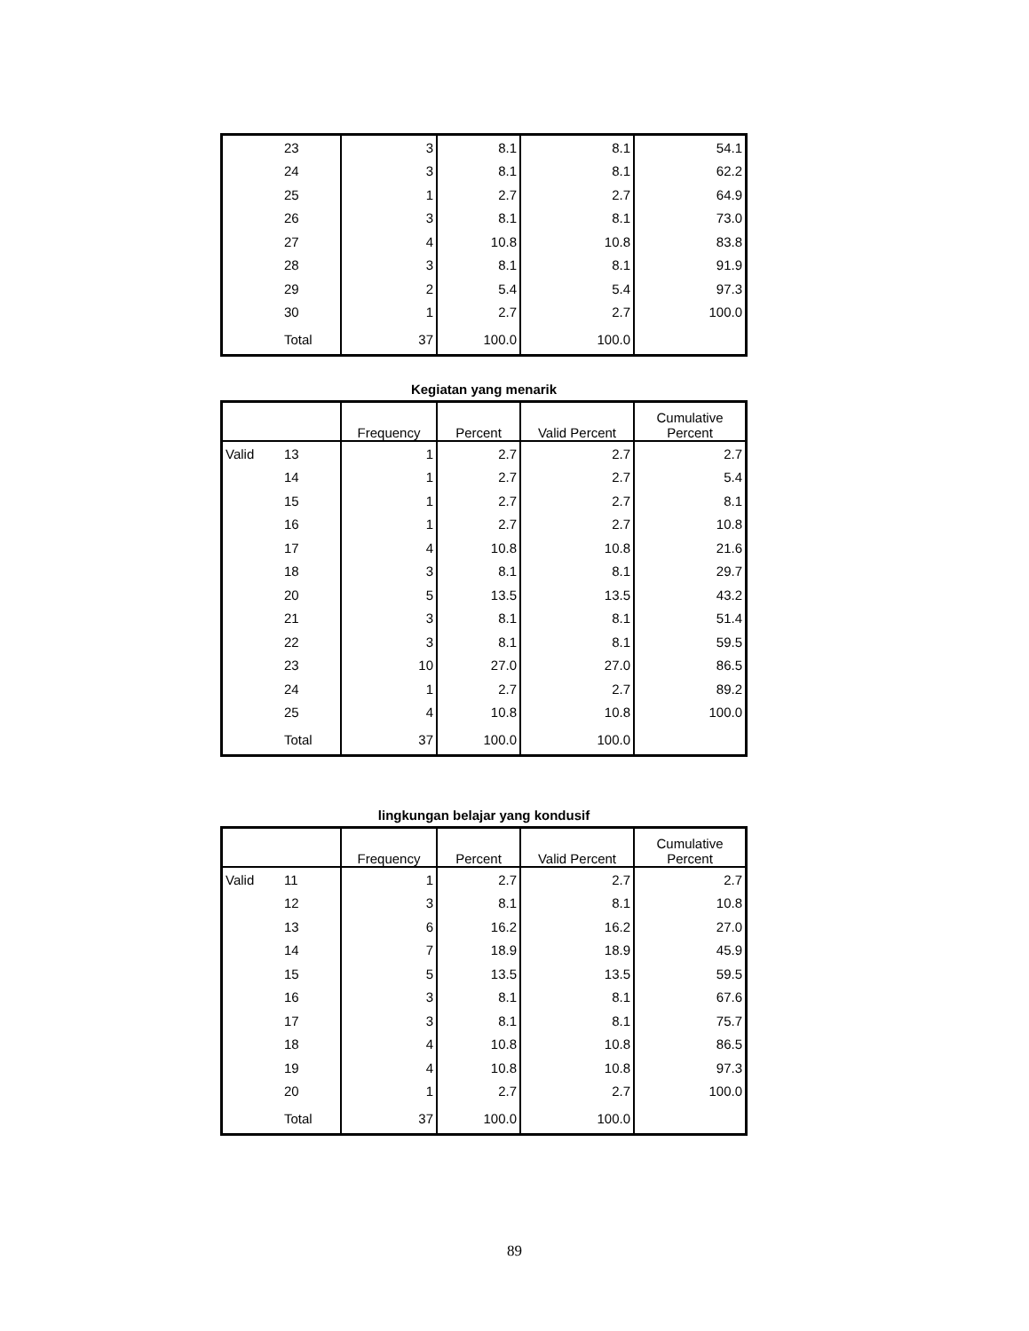| | 23 | 3 | 8.1 | 8.1 | 54.1 |
| | 24 | 3 | 8.1 | 8.1 | 62.2 |
| | 25 | 1 | 2.7 | 2.7 | 64.9 |
| | 26 | 3 | 8.1 | 8.1 | 73.0 |
| | 27 | 4 | 10.8 | 10.8 | 83.8 |
| | 28 | 3 | 8.1 | 8.1 | 91.9 |
| | 29 | 2 | 5.4 | 5.4 | 97.3 |
| | 30 | 1 | 2.7 | 2.7 | 100.0 |
| | Total | 37 | 100.0 | 100.0 | |
Kegiatan yang menarik
| | | Frequency | Percent | Valid Percent | Cumulative Percent |
| --- | --- | --- | --- | --- | --- |
| Valid | 13 | 1 | 2.7 | 2.7 | 2.7 |
| | 14 | 1 | 2.7 | 2.7 | 5.4 |
| | 15 | 1 | 2.7 | 2.7 | 8.1 |
| | 16 | 1 | 2.7 | 2.7 | 10.8 |
| | 17 | 4 | 10.8 | 10.8 | 21.6 |
| | 18 | 3 | 8.1 | 8.1 | 29.7 |
| | 20 | 5 | 13.5 | 13.5 | 43.2 |
| | 21 | 3 | 8.1 | 8.1 | 51.4 |
| | 22 | 3 | 8.1 | 8.1 | 59.5 |
| | 23 | 10 | 27.0 | 27.0 | 86.5 |
| | 24 | 1 | 2.7 | 2.7 | 89.2 |
| | 25 | 4 | 10.8 | 10.8 | 100.0 |
| | Total | 37 | 100.0 | 100.0 | |
lingkungan belajar yang kondusif
| | | Frequency | Percent | Valid Percent | Cumulative Percent |
| --- | --- | --- | --- | --- | --- |
| Valid | 11 | 1 | 2.7 | 2.7 | 2.7 |
| | 12 | 3 | 8.1 | 8.1 | 10.8 |
| | 13 | 6 | 16.2 | 16.2 | 27.0 |
| | 14 | 7 | 18.9 | 18.9 | 45.9 |
| | 15 | 5 | 13.5 | 13.5 | 59.5 |
| | 16 | 3 | 8.1 | 8.1 | 67.6 |
| | 17 | 3 | 8.1 | 8.1 | 75.7 |
| | 18 | 4 | 10.8 | 10.8 | 86.5 |
| | 19 | 4 | 10.8 | 10.8 | 97.3 |
| | 20 | 1 | 2.7 | 2.7 | 100.0 |
| | Total | 37 | 100.0 | 100.0 | |
89